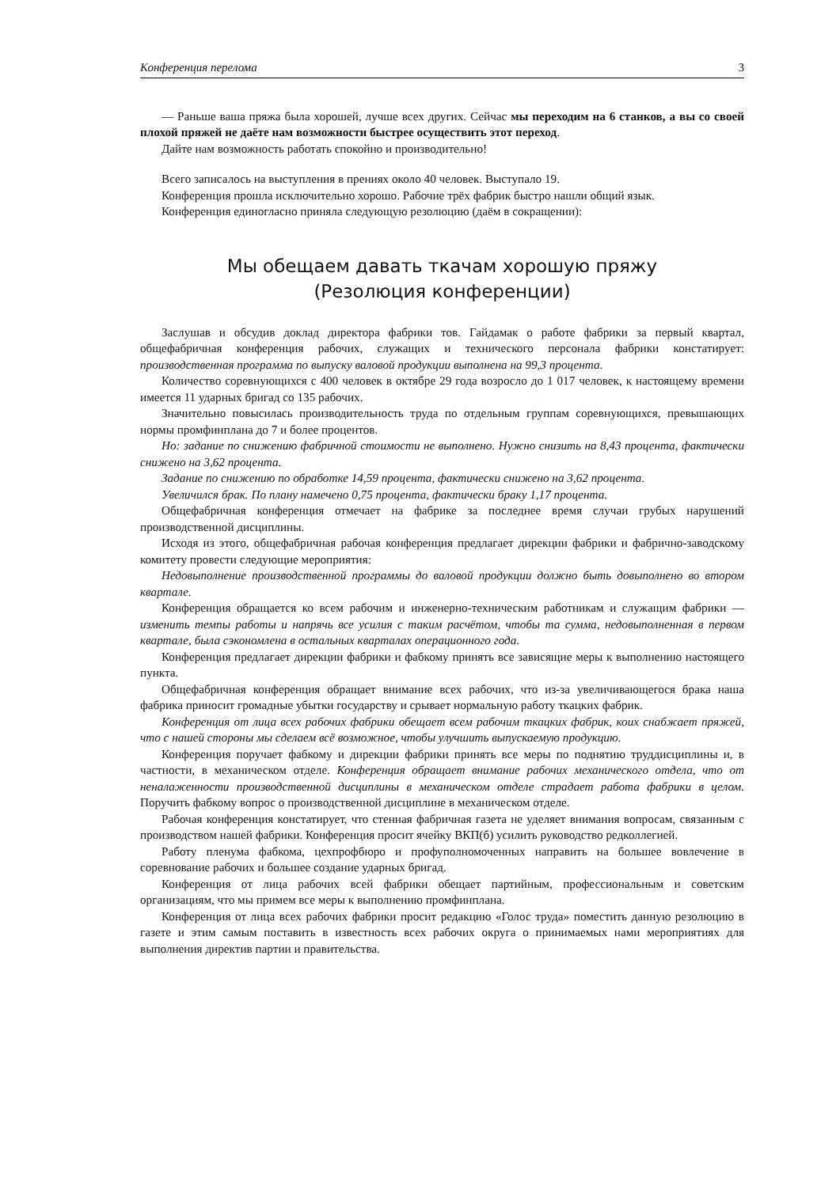Конференция перелома 3
— Раньше ваша пряжа была хорошей, лучше всех других. Сейчас мы переходим на 6 станков, а вы со своей плохой пряжей не даёте нам возможности быстрее осуществить этот переход.
Дайте нам возможность работать спокойно и производительно!
Всего записалось на выступления в прениях около 40 человек. Выступало 19.
Конференция прошла исключительно хорошо. Рабочие трёх фабрик быстро нашли общий язык.
Конференция единогласно приняла следующую резолюцию (даём в сокращении):
Мы обещаем давать ткачам хорошую пряжу
(Резолюция конференции)
Заслушав и обсудив доклад директора фабрики тов. Гайдамак о работе фабрики за первый квартал, общефабричная конференция рабочих, служащих и технического персонала фабрики констатирует: производственная программа по выпуску валовой продукции выполнена на 99,3 процента.
Количество соревнующихся с 400 человек в октябре 29 года возросло до 1 017 человек, к настоящему времени имеется 11 ударных бригад со 135 рабочих.
Значительно повысилась производительность труда по отдельным группам соревнующихся, превышающих нормы промфинплана до 7 и более процентов.
Но: задание по снижению фабричной стоимости не выполнено. Нужно снизить на 8,43 процента, фактически снижено на 3,62 процента.
Задание по снижению по обработке 14,59 процента, фактически снижено на 3,62 процента.
Увеличился брак. По плану намечено 0,75 процента, фактически браку 1,17 процента.
Общефабричная конференция отмечает на фабрике за последнее время случаи грубых нарушений производственной дисциплины.
Исходя из этого, общефабричная рабочая конференция предлагает дирекции фабрики и фабрично-заводскому комитету провести следующие мероприятия:
Недовыполнение производственной программы до валовой продукции должно быть довыполнено во втором квартале.
Конференция обращается ко всем рабочим и инженерно-техническим работникам и служащим фабрики — изменить темпы работы и напрячь все усилия с таким расчётом, чтобы та сумма, недовыполненная в первом квартале, была сэкономлена в остальных кварталах операционного года.
Конференция предлагает дирекции фабрики и фабкому принять все зависящие меры к выполнению настоящего пункта.
Общефабричная конференция обращает внимание всех рабочих, что из-за увеличивающегося брака наша фабрика приносит громадные убытки государству и срывает нормальную работу ткацких фабрик.
Конференция от лица всех рабочих фабрики обещает всем рабочим ткацких фабрик, коих снабжает пряжей, что с нашей стороны мы сделаем всё возможное, чтобы улучшить выпускаемую продукцию.
Конференция поручает фабкому и дирекции фабрики принять все меры по поднятию труддисциплины и, в частности, в механическом отделе. Конференция обращает внимание рабочих механического отдела, что от неналаженности производственной дисциплины в механическом отделе страдает работа фабрики в целом. Поручить фабкому вопрос о производственной дисциплине в механическом отделе.
Рабочая конференция констатирует, что стенная фабричная газета не уделяет внимания вопросам, связанным с производством нашей фабрики. Конференция просит ячейку ВКП(б) усилить руководство редколлегией.
Работу пленума фабкома, цехпрофбюро и профуполномоченных направить на большее вовлечение в соревнование рабочих и большее создание ударных бригад.
Конференция от лица рабочих всей фабрики обещает партийным, профессиональным и советским организациям, что мы примем все меры к выполнению промфинплана.
Конференция от лица всех рабочих фабрики просит редакцию «Голос труда» поместить данную резолюцию в газете и этим самым поставить в известность всех рабочих округа о принимаемых нами мероприятиях для выполнения директив партии и правительства.